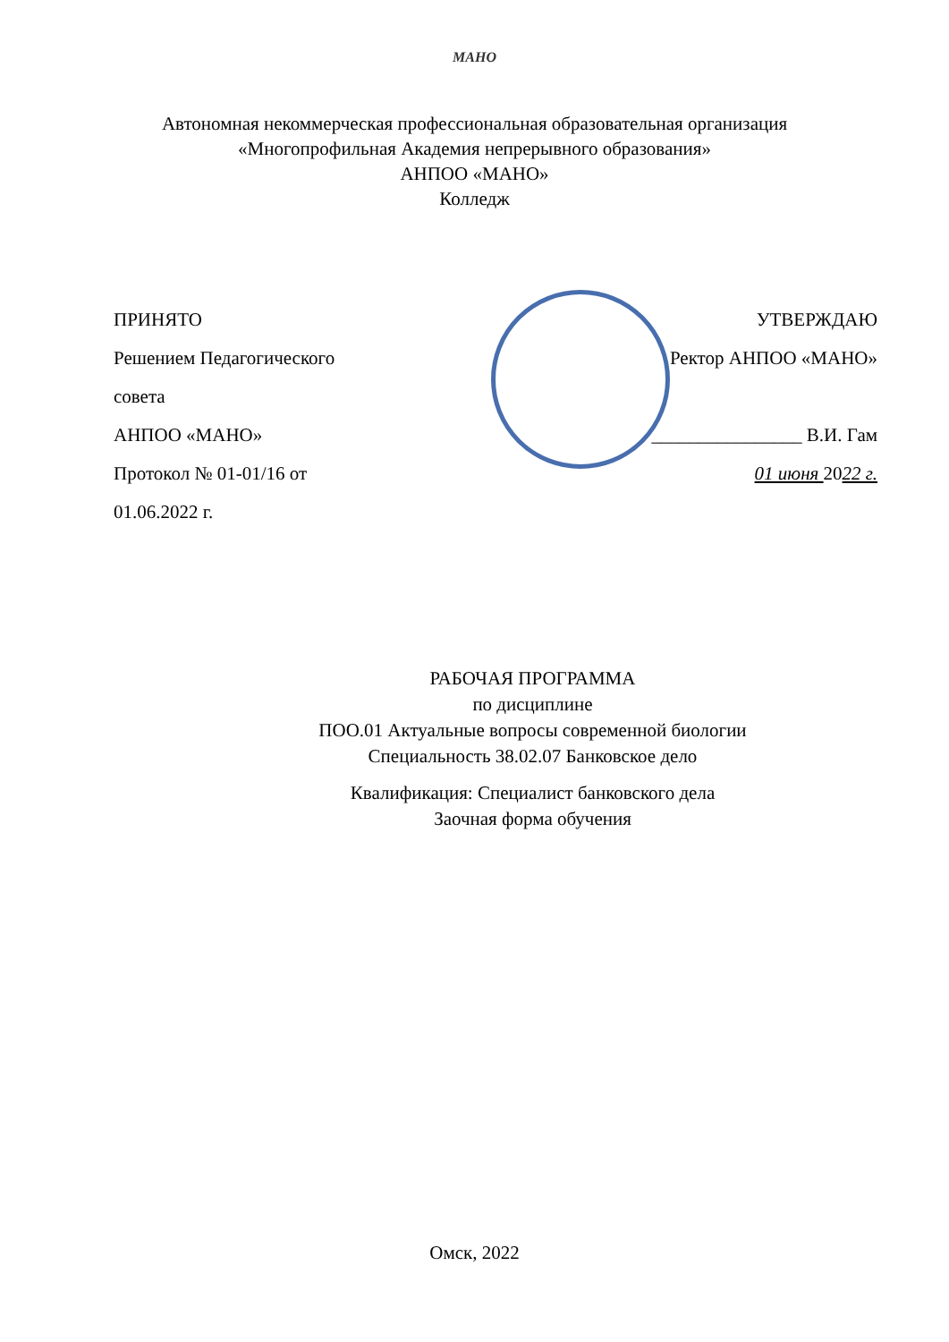МАНО
Автономная некоммерческая профессиональная образовательная организация
«Многопрофильная Академия непрерывного образования»
АНПОО «МАНО»
Колледж
ПРИНЯТО
Решением Педагогического
совета
АНПОО «МАНО»
Протокол № 01-01/16 от
01.06.2022 г.
УТВЕРЖДАЮ
Ректор АНПОО «МАНО»
________________ В.И. Гам
01 июня 2022 г.
РАБОЧАЯ ПРОГРАММА
по дисциплине
ПОО.01 Актуальные вопросы современной биологии
Специальность 38.02.07 Банковское дело
Квалификация: Специалист банковского дела
Заочная форма обучения
Омск, 2022